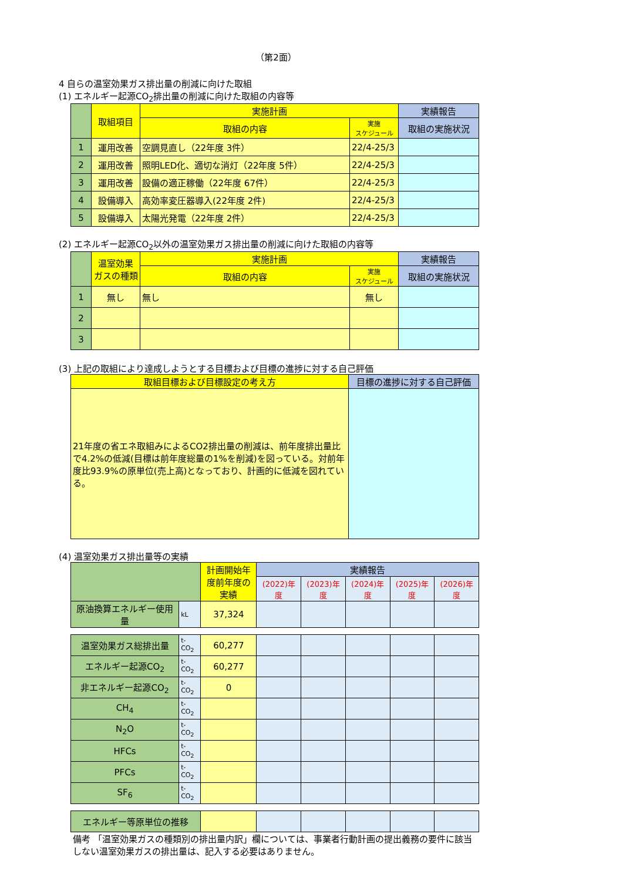（第2面）
4 自らの温室効果ガス排出量の削減に向けた取組
(1) エネルギー起源CO<sub>2</sub>排出量の削減に向けた取組の内容等
| | 取組項目 | 実施計画 | | 実績報告 |
| --- | --- | --- | --- | --- |
| | | 取組の内容 | 実施 スケジュール | 取組の実施状況 |
| 1 | 運用改善 | 空調見直し（22年度 3件） | 22/4-25/3 | |
| 2 | 運用改善 | 照明LED化、適切な消灯（22年度 5件） | 22/4-25/3 | |
| 3 | 運用改善 | 設備の適正稼働（22年度 67件） | 22/4-25/3 | |
| 4 | 設備導入 | 高効率変圧器導入(22年度 2件) | 22/4-25/3 | |
| 5 | 設備導入 | 太陽光発電（22年度 2件） | 22/4-25/3 | |
(2) エネルギー起源CO<sub>2</sub>以外の温室効果ガス排出量の削減に向けた取組の内容等
| | 温室効果 ガスの種類 | 実施計画 | | 実績報告 |
| --- | --- | --- | --- | --- |
| | | 取組の内容 | 実施 スケジュール | 取組の実施状況 |
| 1 | 無し | 無し | 無し | |
| 2 | | | | |
| 3 | | | | |
(3) 上記の取組により達成しようとする目標および目標の進捗に対する自己評価
| 取組目標および目標設定の考え方 | 目標の進捗に対する自己評価 |
| --- | --- |
| 21年度の省エネ取組みによるCO2排出量の削減は、前年度排出量比で4.2%の低減(目標は前年度総量の1%を削減)を図っている。対前年度比93.9%の原単位(売上高)となっており、計画的に低減を図れている。 | |
(4) 温室効果ガス排出量等の実績
| | | 計画開始年度前年度の実績 | 実績報告 | | | | |
| --- | --- | --- | --- | --- | --- | --- | --- |
| | | | (2022)年度 | (2023)年度 | (2024)年度 | (2025)年度 | (2026)年度 |
| 原油換算エネルギー使用量 | kL | 37,324 | | | | | |
| 温室効果ガス総排出量 | t-CO<sub>2</sub> | 60,277 | | | | | |
| エネルギー起源CO<sub>2</sub> | t-CO<sub>2</sub> | 60,277 | | | | | |
| 非エネルギー起源CO<sub>2</sub> | t-CO<sub>2</sub> | 0 | | | | | |
| CH<sub>4</sub> | t-CO<sub>2</sub> | | | | | | |
| N<sub>2</sub>O | t-CO<sub>2</sub> | | | | | | |
| HFCs | t-CO<sub>2</sub> | | | | | | |
| PFCs | t-CO<sub>2</sub> | | | | | | |
| SF<sub>6</sub> | t-CO<sub>2</sub> | | | | | | |
| エネルギー等原単位の推移 | | | | | | | |
備考 「温室効果ガスの種類別の排出量内訳」欄については、事業者行動計画の提出義務の要件に該当しない温室効果ガスの排出量は、記入する必要はありません。